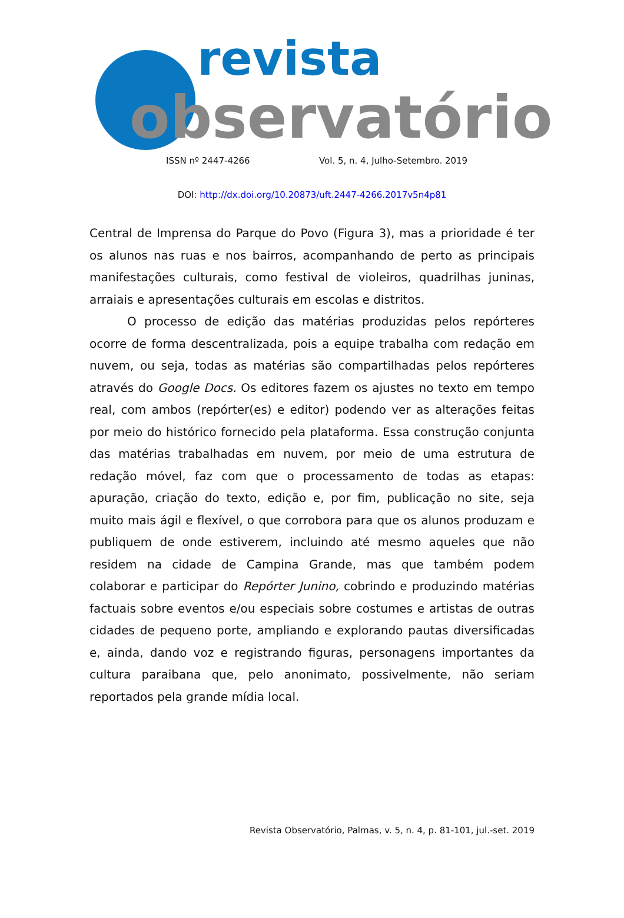revista
observatório
ISSN nº 2447-4266 Vol. 5, n. 4, Julho-Setembro. 2019
DOI: http://dx.doi.org/10.20873/uft.2447-4266.2017v5n4p81
Central de Imprensa do Parque do Povo (Figura 3), mas a prioridade é ter os alunos nas ruas e nos bairros, acompanhando de perto as principais manifestações culturais, como festival de violeiros, quadrilhas juninas, arraiais e apresentações culturais em escolas e distritos.
O processo de edição das matérias produzidas pelos repórteres ocorre de forma descentralizada, pois a equipe trabalha com redação em nuvem, ou seja, todas as matérias são compartilhadas pelos repórteres através do Google Docs. Os editores fazem os ajustes no texto em tempo real, com ambos (repórter(es) e editor) podendo ver as alterações feitas por meio do histórico fornecido pela plataforma. Essa construção conjunta das matérias trabalhadas em nuvem, por meio de uma estrutura de redação móvel, faz com que o processamento de todas as etapas: apuração, criação do texto, edição e, por fim, publicação no site, seja muito mais ágil e flexível, o que corrobora para que os alunos produzam e publiquem de onde estiverem, incluindo até mesmo aqueles que não residem na cidade de Campina Grande, mas que também podem colaborar e participar do Repórter Junino, cobrindo e produzindo matérias factuais sobre eventos e/ou especiais sobre costumes e artistas de outras cidades de pequeno porte, ampliando e explorando pautas diversificadas e, ainda, dando voz e registrando figuras, personagens importantes da cultura paraibana que, pelo anonimato, possivelmente, não seriam reportados pela grande mídia local.
Revista Observatório, Palmas, v. 5, n. 4, p. 81-101, jul.-set. 2019